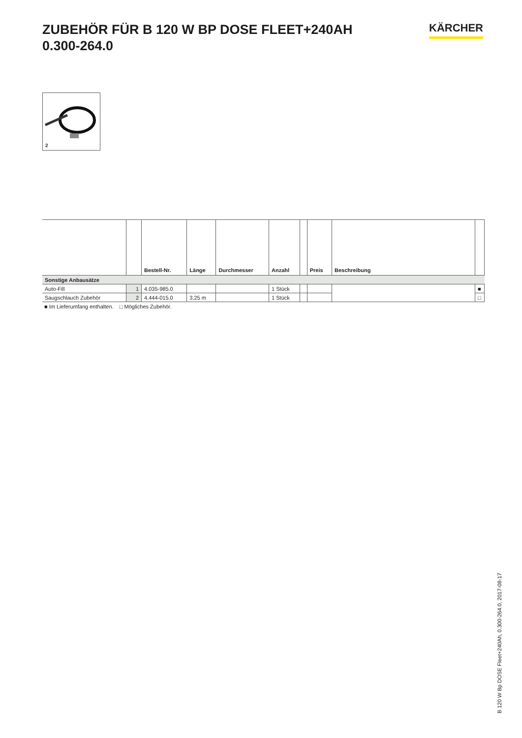ZUBEHÖR FÜR B 120 W BP DOSE FLEET+240AH
0.300-264.0
KÄRCHER
2
| | | Bestell-Nr. | Länge | Durchmesser | Anzahl | | Preis | Beschreibung | |
| --- | --- | --- | --- | --- | --- | --- | --- | --- | --- |
| Sonstige Anbausätze | | | | | | | | | |
| Auto-Fill | 1 | 4.035-985.0 | | | 1 Stück | | | | ■ |
| Saugschlauch Zubehör | 2 | 4.444-015.0 | 3,25 m | | 1 Stück | | | | □ |
■ Im Lieferumfang enthalten. □ Mögliches Zubehör.
B 120 W Bp DOSE Fleet+240Ah, 0.300-264.0, 2017-08-17